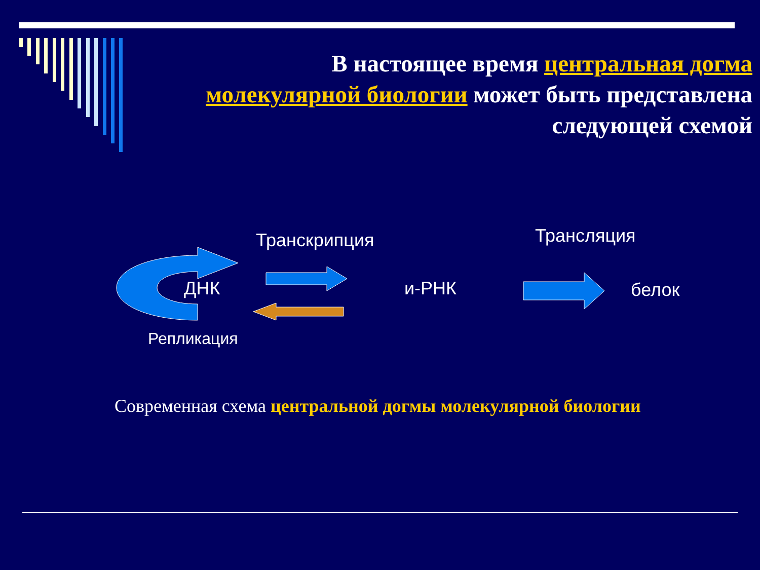В настоящее время центральная догма молекулярной биологии может быть представлена следующей схемой
Транскрипция Трансляция
ДНК и-РНК белок
Репликация
Современная схема центральной догмы молекулярной биологии